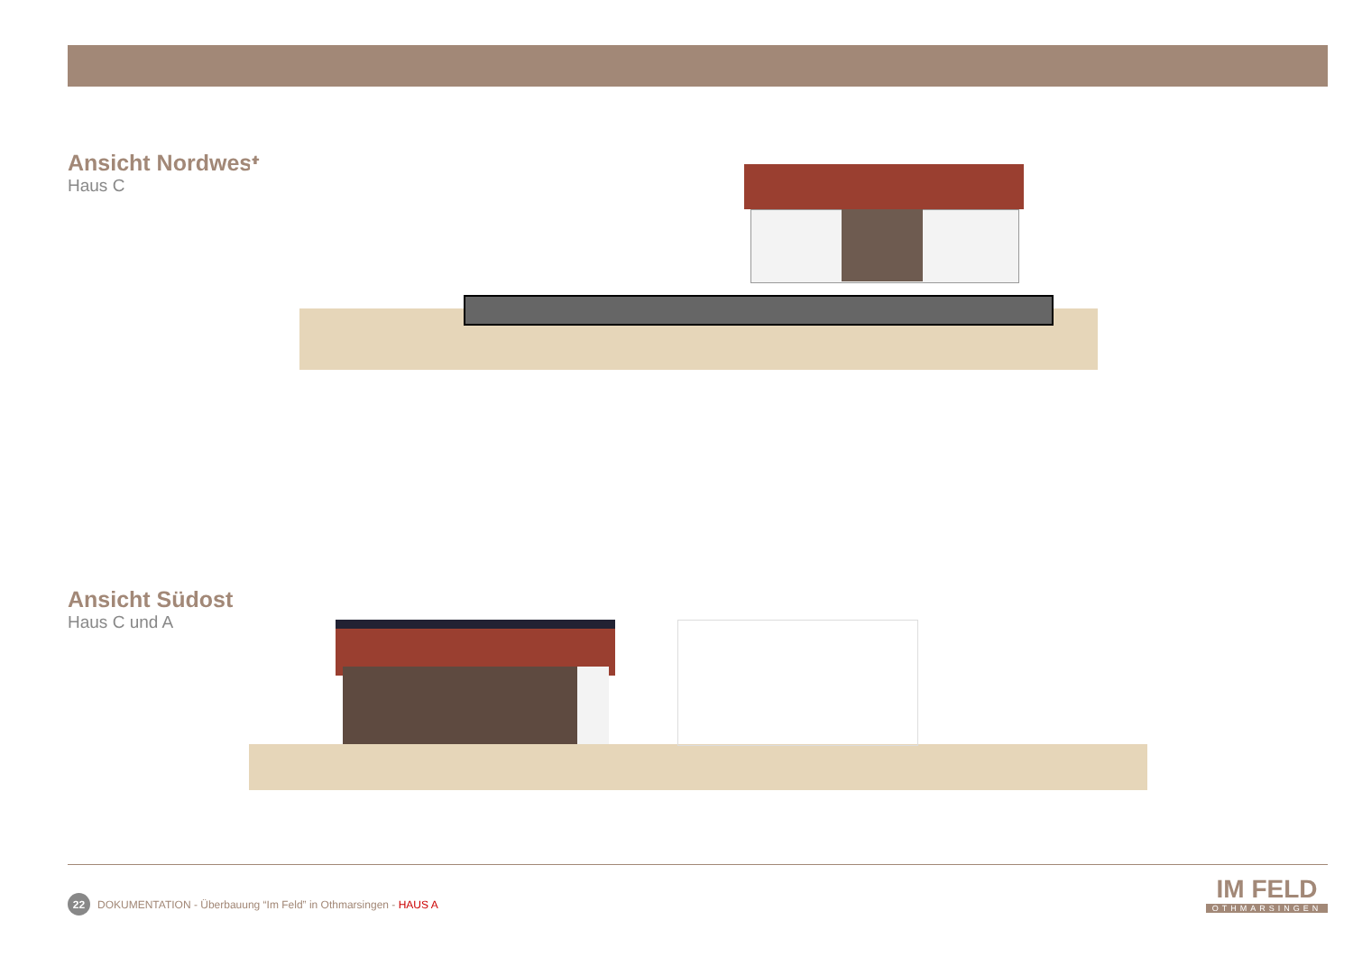Ansicht Nordwest
Haus C
Ansicht Südost
Haus C und A
22
DOKUMENTATION - Überbauung “Im Feld” in Othmarsingen - HAUS A
IM FELD
OTHMARSINGEN